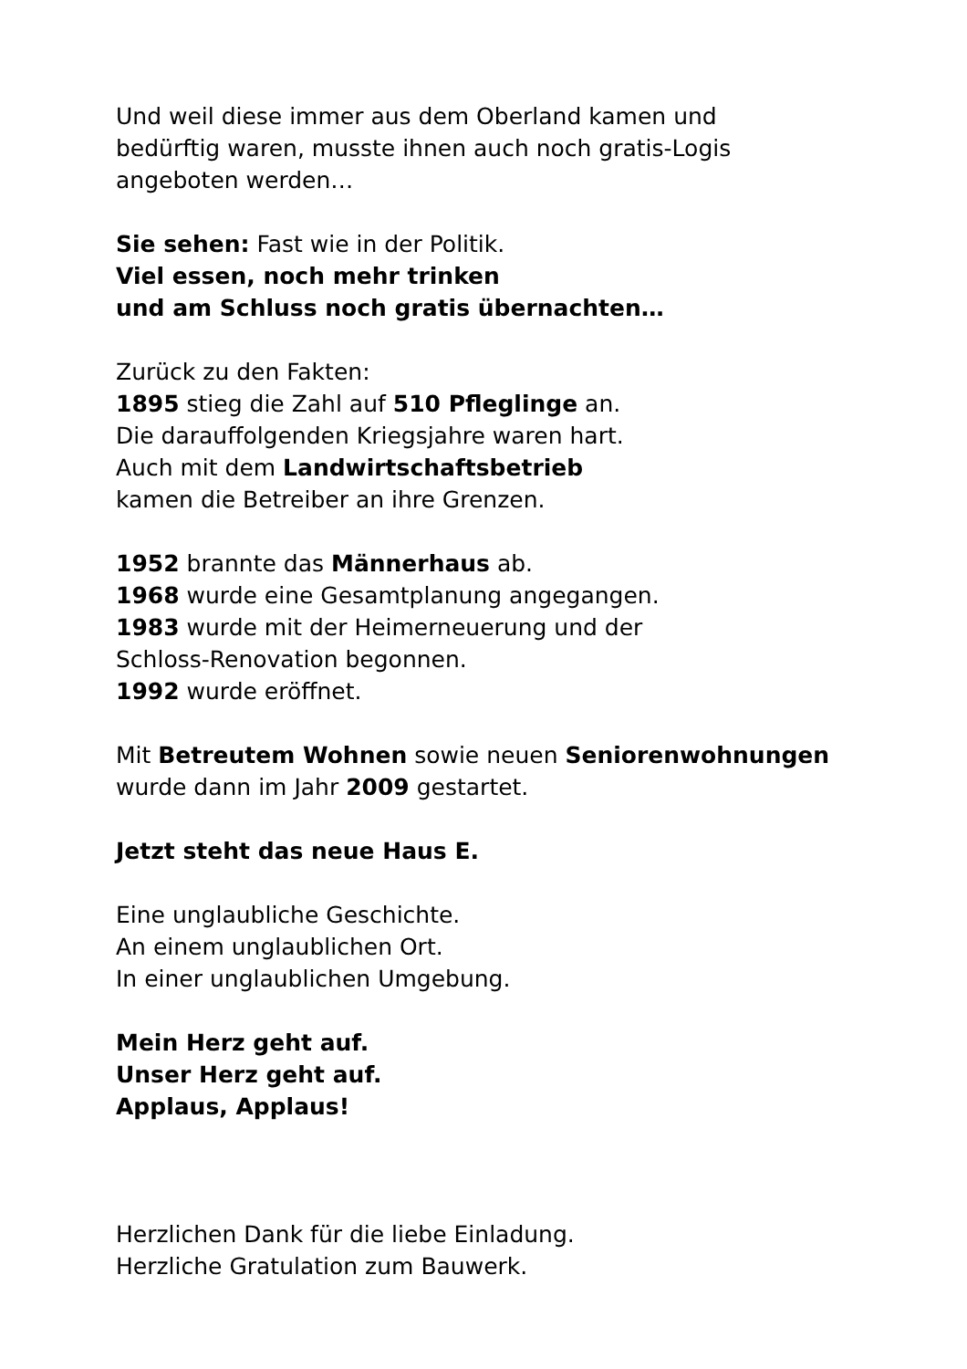Und weil diese immer aus dem Oberland kamen und
bedürftig waren, musste ihnen auch noch gratis-Logis
angeboten werden…
Sie sehen: Fast wie in der Politik.
Viel essen, noch mehr trinken
und am Schluss noch gratis übernachten…
Zurück zu den Fakten:
1895 stieg die Zahl auf 510 Pfleglinge an.
Die darauffolgenden Kriegsjahre waren hart.
Auch mit dem Landwirtschaftsbetrieb
kamen die Betreiber an ihre Grenzen.
1952 brannte das Männerhaus ab.
1968 wurde eine Gesamtplanung angegangen.
1983 wurde mit der Heimerneuerung und der
Schloss-Renovation begonnen.
1992 wurde eröffnet.
Mit Betreutem Wohnen sowie neuen Seniorenwohnungen
wurde dann im Jahr 2009 gestartet.
Jetzt steht das neue Haus E.
Eine unglaubliche Geschichte.
An einem unglaublichen Ort.
In einer unglaublichen Umgebung.
Mein Herz geht auf.
Unser Herz geht auf.
Applaus, Applaus!
Herzlichen Dank für die liebe Einladung.
Herzliche Gratulation zum Bauwerk.